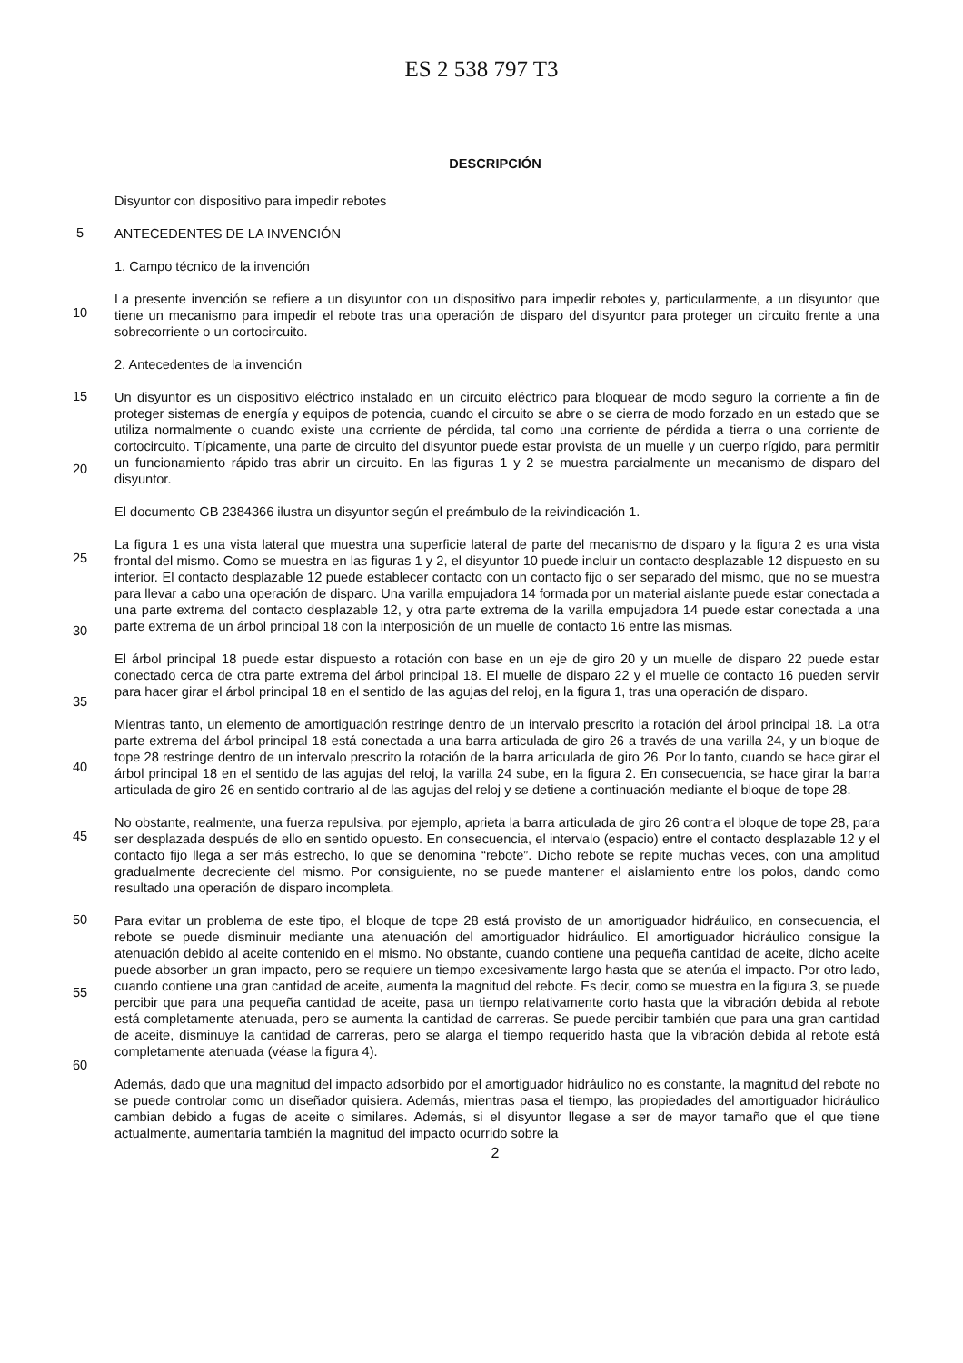ES 2 538 797 T3
DESCRIPCIÓN
Disyuntor con dispositivo para impedir rebotes
5
ANTECEDENTES DE LA INVENCIÓN
1. Campo técnico de la invención
10
La presente invención se refiere a un disyuntor con un dispositivo para impedir rebotes y, particularmente, a un disyuntor que tiene un mecanismo para impedir el rebote tras una operación de disparo del disyuntor para proteger un circuito frente a una sobrecorriente o un cortocircuito.
2. Antecedentes de la invención
15
20
Un disyuntor es un dispositivo eléctrico instalado en un circuito eléctrico para bloquear de modo seguro la corriente a fin de proteger sistemas de energía y equipos de potencia, cuando el circuito se abre o se cierra de modo forzado en un estado que se utiliza normalmente o cuando existe una corriente de pérdida, tal como una corriente de pérdida a tierra o una corriente de cortocircuito. Típicamente, una parte de circuito del disyuntor puede estar provista de un muelle y un cuerpo rígido, para permitir un funcionamiento rápido tras abrir un circuito. En las figuras 1 y 2 se muestra parcialmente un mecanismo de disparo del disyuntor.
El documento GB 2384366 ilustra un disyuntor según el preámbulo de la reivindicación 1.
25
30
La figura 1 es una vista lateral que muestra una superficie lateral de parte del mecanismo de disparo y la figura 2 es una vista frontal del mismo. Como se muestra en las figuras 1 y 2, el disyuntor 10 puede incluir un contacto desplazable 12 dispuesto en su interior. El contacto desplazable 12 puede establecer contacto con un contacto fijo o ser separado del mismo, que no se muestra para llevar a cabo una operación de disparo. Una varilla empujadora 14 formada por un material aislante puede estar conectada a una parte extrema del contacto desplazable 12, y otra parte extrema de la varilla empujadora 14 puede estar conectada a una parte extrema de un árbol principal 18 con la interposición de un muelle de contacto 16 entre las mismas.
35
El árbol principal 18 puede estar dispuesto a rotación con base en un eje de giro 20 y un muelle de disparo 22 puede estar conectado cerca de otra parte extrema del árbol principal 18. El muelle de disparo 22 y el muelle de contacto 16 pueden servir para hacer girar el árbol principal 18 en el sentido de las agujas del reloj, en la figura 1, tras una operación de disparo.
40
Mientras tanto, un elemento de amortiguación restringe dentro de un intervalo prescrito la rotación del árbol principal 18. La otra parte extrema del árbol principal 18 está conectada a una barra articulada de giro 26 a través de una varilla 24, y un bloque de tope 28 restringe dentro de un intervalo prescrito la rotación de la barra articulada de giro 26. Por lo tanto, cuando se hace girar el árbol principal 18 en el sentido de las agujas del reloj, la varilla 24 sube, en la figura 2. En consecuencia, se hace girar la barra articulada de giro 26 en sentido contrario al de las agujas del reloj y se detiene a continuación mediante el bloque de tope 28.
45
No obstante, realmente, una fuerza repulsiva, por ejemplo, aprieta la barra articulada de giro 26 contra el bloque de tope 28, para ser desplazada después de ello en sentido opuesto. En consecuencia, el intervalo (espacio) entre el contacto desplazable 12 y el contacto fijo llega a ser más estrecho, lo que se denomina “rebote”. Dicho rebote se repite muchas veces, con una amplitud gradualmente decreciente del mismo. Por consiguiente, no se puede mantener el aislamiento entre los polos, dando como resultado una operación de disparo incompleta.
50
55
60
Para evitar un problema de este tipo, el bloque de tope 28 está provisto de un amortiguador hidráulico, en consecuencia, el rebote se puede disminuir mediante una atenuación del amortiguador hidráulico. El amortiguador hidráulico consigue la atenuación debido al aceite contenido en el mismo. No obstante, cuando contiene una pequeña cantidad de aceite, dicho aceite puede absorber un gran impacto, pero se requiere un tiempo excesivamente largo hasta que se atenúa el impacto. Por otro lado, cuando contiene una gran cantidad de aceite, aumenta la magnitud del rebote. Es decir, como se muestra en la figura 3, se puede percibir que para una pequeña cantidad de aceite, pasa un tiempo relativamente corto hasta que la vibración debida al rebote está completamente atenuada, pero se aumenta la cantidad de carreras. Se puede percibir también que para una gran cantidad de aceite, disminuye la cantidad de carreras, pero se alarga el tiempo requerido hasta que la vibración debida al rebote está completamente atenuada (véase la figura 4).
Además, dado que una magnitud del impacto adsorbido por el amortiguador hidráulico no es constante, la magnitud del rebote no se puede controlar como un diseñador quisiera. Además, mientras pasa el tiempo, las propiedades del amortiguador hidráulico cambian debido a fugas de aceite o similares. Además, si el disyuntor llegase a ser de mayor tamaño que el que tiene actualmente, aumentaría también la magnitud del impacto ocurrido sobre la
2